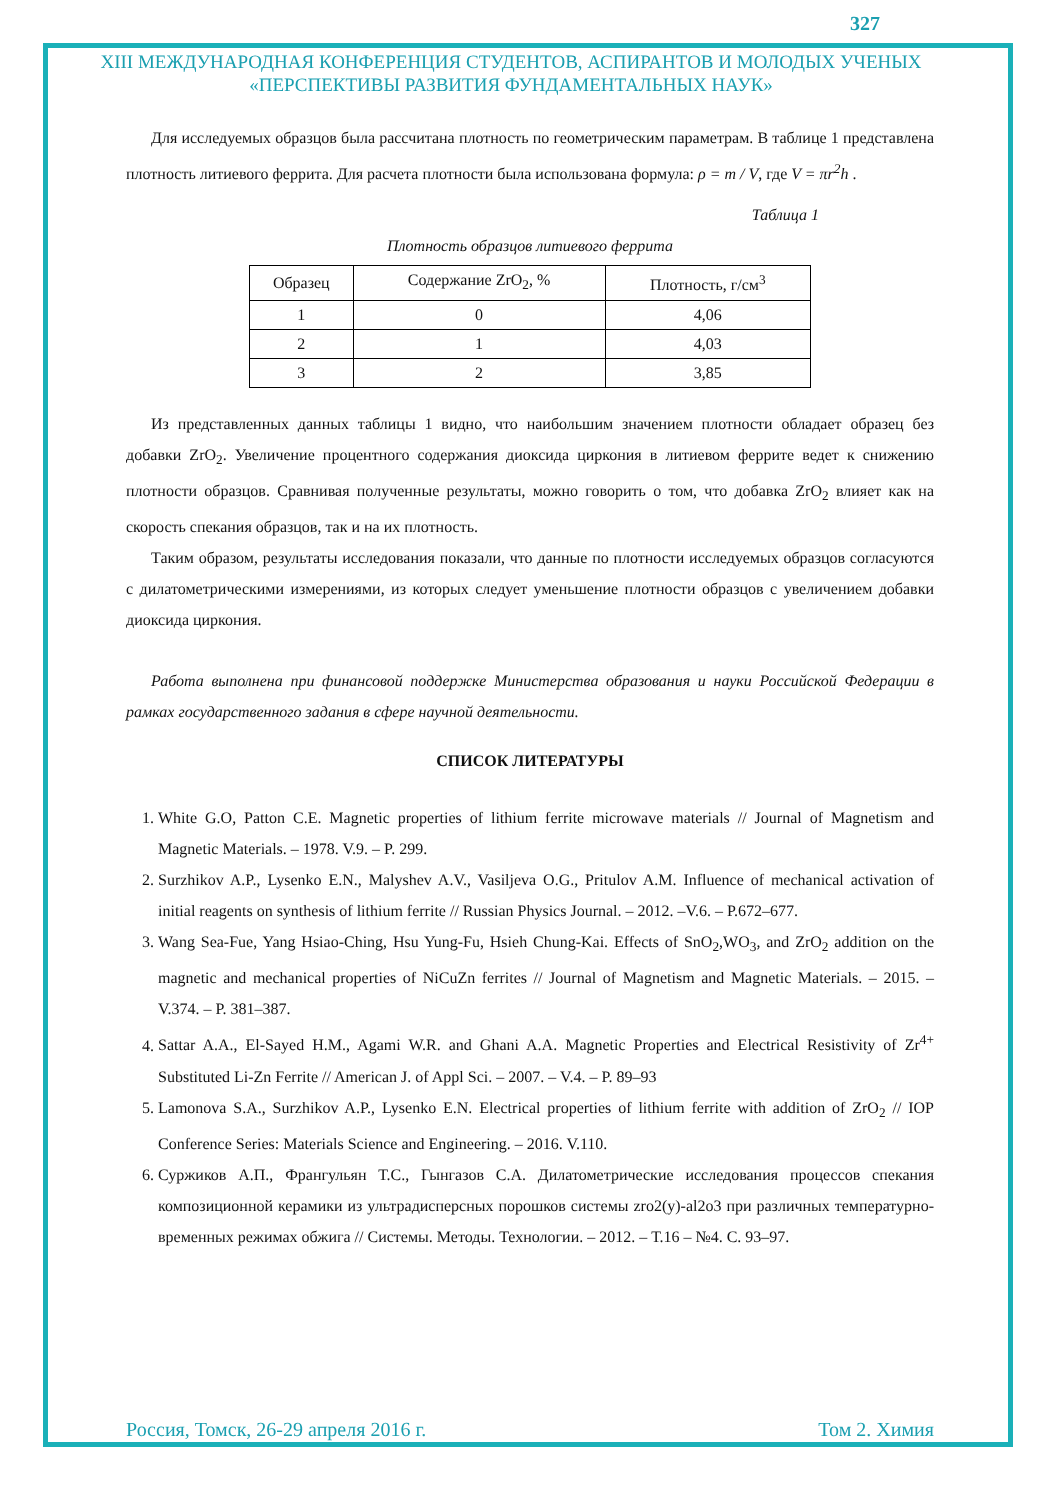327
XIII МЕЖДУНАРОДНАЯ КОНФЕРЕНЦИЯ СТУДЕНТОВ, АСПИРАНТОВ И МОЛОДЫХ УЧЕНЫХ
«ПЕРСПЕКТИВЫ РАЗВИТИЯ ФУНДАМЕНТАЛЬНЫХ НАУК»
Для исследуемых образцов была рассчитана плотность по геометрическим параметрам. В таблице 1 представлена плотность литиевого феррита. Для расчета плотности была использована формула: ρ = m / V, где V = πr<sup>2</sup>h .
Таблица 1
Плотность образцов литиевого феррита
| Образец | Содержание ZrO<sub>2</sub>, % | Плотность, г/см<sup>3</sup> |
| --- | --- | --- |
| 1 | 0 | 4,06 |
| 2 | 1 | 4,03 |
| 3 | 2 | 3,85 |
Из представленных данных таблицы 1 видно, что наибольшим значением плотности обладает образец без добавки ZrO<sub>2</sub>. Увеличение процентного содержания диоксида циркония в литиевом феррите ведет к снижению плотности образцов. Сравнивая полученные результаты, можно говорить о том, что добавка ZrO<sub>2</sub> влияет как на скорость спекания образцов, так и на их плотность.
Таким образом, результаты исследования показали, что данные по плотности исследуемых образцов согласуются с дилатометрическими измерениями, из которых следует уменьшение плотности образцов с увеличением добавки диоксида циркония.
Работа выполнена при финансовой поддержке Министерства образования и науки Российской Федерации в рамках государственного задания в сфере научной деятельности.
СПИСОК ЛИТЕРАТУРЫ
1. White G.O, Patton C.E. Magnetic properties of lithium ferrite microwave materials // Journal of Magnetism and Magnetic Materials. – 1978. V.9. – P. 299.
2. Surzhikov A.P., Lysenko E.N., Malyshev A.V., Vasiljeva O.G., Pritulov A.M. Influence of mechanical activation of initial reagents on synthesis of lithium ferrite // Russian Physics Journal. – 2012. –V.6. – P.672–677.
3. Wang Sea-Fue, Yang Hsiao-Ching, Hsu Yung-Fu, Hsieh Chung-Kai. Effects of SnO<sub>2</sub>,WO<sub>3</sub>, and ZrO<sub>2</sub> addition on the magnetic and mechanical properties of NiCuZn ferrites // Journal of Magnetism and Magnetic Materials. – 2015. – V.374. – P. 381–387.
4. Sattar A.A., El-Sayed H.M., Agami W.R. and Ghani A.A. Magnetic Properties and Electrical Resistivity of Zr<sup>4+</sup> Substituted Li-Zn Ferrite // American J. of Appl Sci. – 2007. – V.4. – P. 89–93
5. Lamonova S.A., Surzhikov A.P., Lysenko E.N. Electrical properties of lithium ferrite with addition of ZrO<sub>2</sub> // IOP Conference Series: Materials Science and Engineering. – 2016. V.110.
6. Суржиков А.П., Франгульян Т.С., Гынгазов С.А. Дилатометрические исследования процессов спекания композиционной керамики из ультрадисперсных порошков системы zro2(y)-al2o3 при различных температурно-временных режимах обжига // Системы. Методы. Технологии. – 2012. – Т.16 – №4. С. 93–97.
Россия, Томск, 26-29 апреля 2016 г. Том 2. Химия